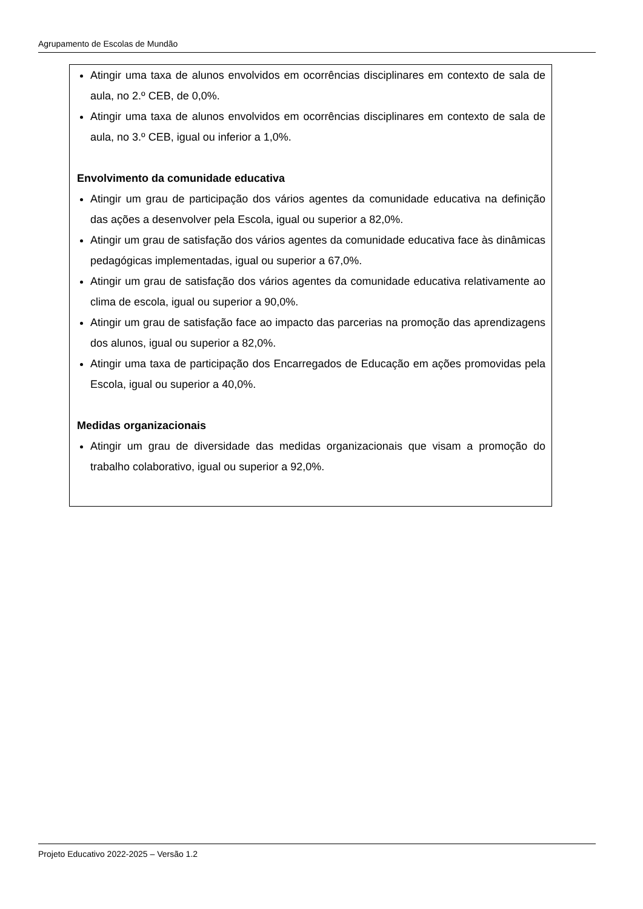Agrupamento de Escolas de Mundão
Atingir uma taxa de alunos envolvidos em ocorrências disciplinares em contexto de sala de aula, no 2.º CEB, de 0,0%.
Atingir uma taxa de alunos envolvidos em ocorrências disciplinares em contexto de sala de aula, no 3.º CEB, igual ou inferior a 1,0%.
Envolvimento da comunidade educativa
Atingir um grau de participação dos vários agentes da comunidade educativa na definição das ações a desenvolver pela Escola, igual ou superior a 82,0%.
Atingir um grau de satisfação dos vários agentes da comunidade educativa face às dinâmicas pedagógicas implementadas, igual ou superior a 67,0%.
Atingir um grau de satisfação dos vários agentes da comunidade educativa relativamente ao clima de escola, igual ou superior a 90,0%.
Atingir um grau de satisfação face ao impacto das parcerias na promoção das aprendizagens dos alunos, igual ou superior a 82,0%.
Atingir uma taxa de participação dos Encarregados de Educação em ações promovidas pela Escola, igual ou superior a 40,0%.
Medidas organizacionais
Atingir um grau de diversidade das medidas organizacionais que visam a promoção do trabalho colaborativo, igual ou superior a 92,0%.
Projeto Educativo 2022-2025 – Versão 1.2